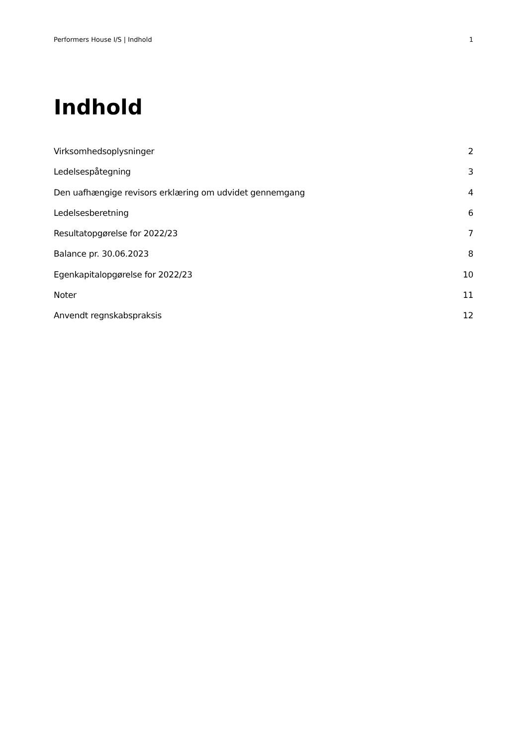Performers House I/S | Indhold 1
Indhold
Virksomhedsoplysninger 2
Ledelsespåtegning 3
Den uafhængige revisors erklæring om udvidet gennemgang 4
Ledelsesberetning 6
Resultatopgørelse for 2022/23 7
Balance pr. 30.06.2023 8
Egenkapitalopgørelse for 2022/23 10
Noter 11
Anvendt regnskabspraksis 12